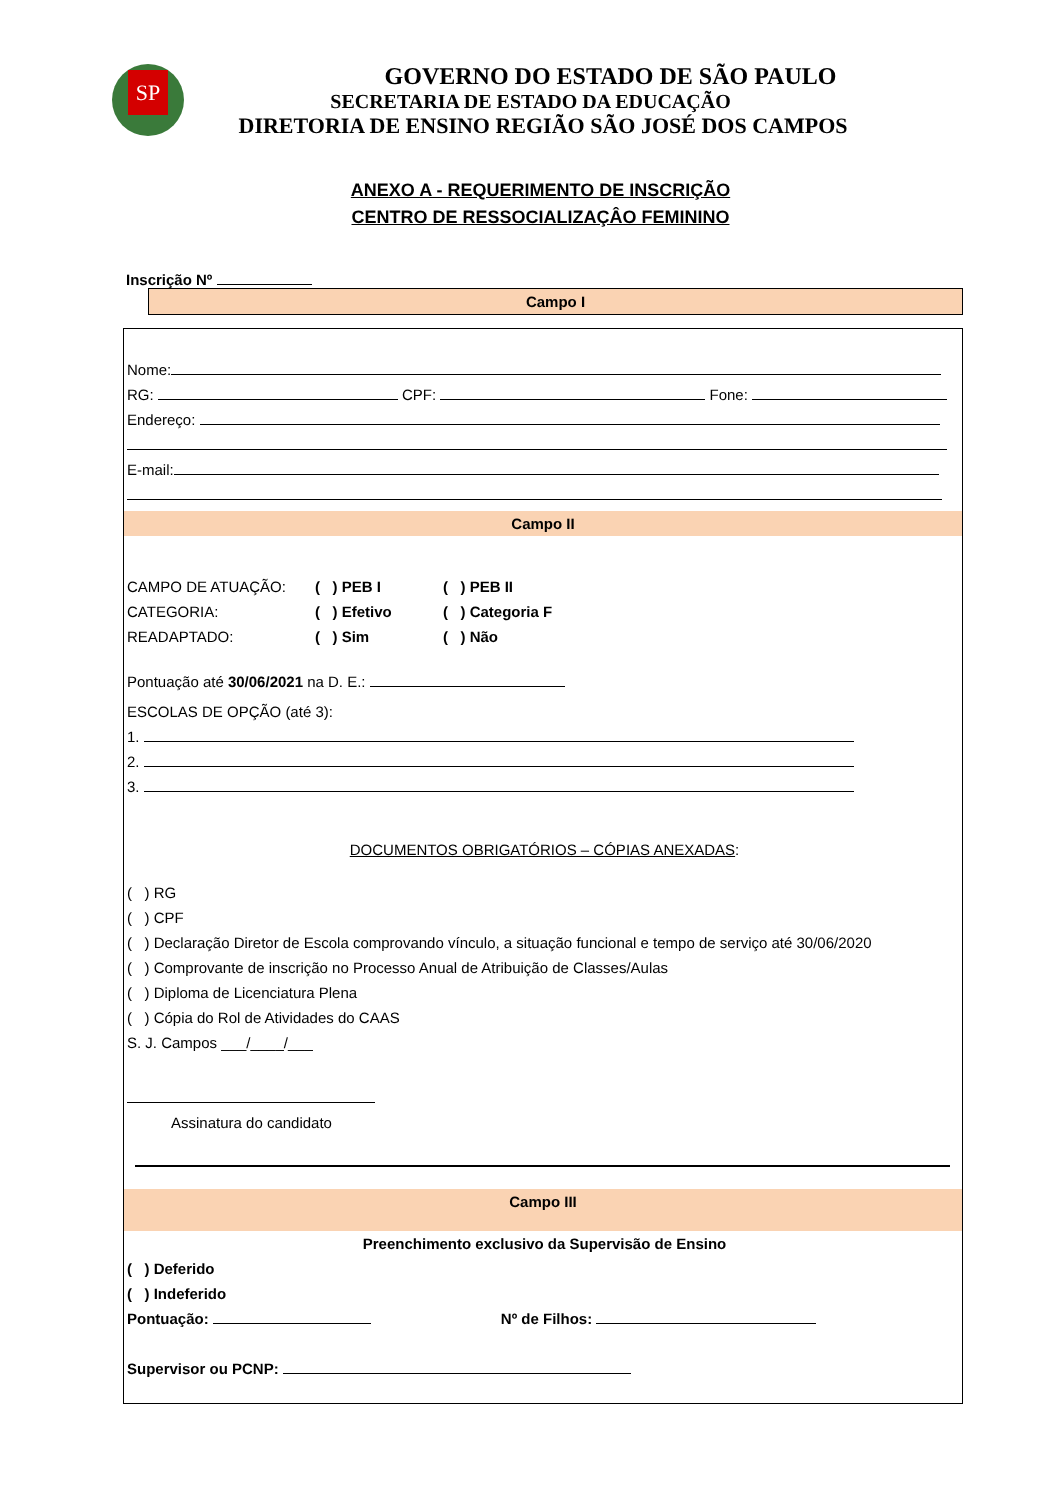SP
GOVERNO DO ESTADO DE SÃO PAULO
SECRETARIA DE ESTADO DA EDUCAÇÃO
DIRETORIA DE ENSINO REGIÃO SÃO JOSÉ DOS CAMPOS
ANEXO A - REQUERIMENTO DE INSCRIÇÃO
CENTRO DE RESSOCIALIZAÇÂO FEMININO
Inscrição Nº
Campo I
Nome:
RG: CPF: Fone:
Endereço:
E-mail:
Campo II
| CAMPO DE ATUAÇÃO: | ( ) PEB I | ( ) PEB II |
| CATEGORIA: | ( ) Efetivo | ( ) Categoria F |
| READAPTADO: | ( ) Sim | ( ) Não |
Pontuação até 30/06/2021 na D. E.:
ESCOLAS DE OPÇÃO (até 3):
1.
2.
3.
DOCUMENTOS OBRIGATÓRIOS – CÓPIAS ANEXADAS:
( ) RG
( ) CPF
( ) Declaração Diretor de Escola comprovando vínculo, a situação funcional e tempo de serviço até 30/06/2020
( ) Comprovante de inscrição no Processo Anual de Atribuição de Classes/Aulas
( ) Diploma de Licenciatura Plena
( ) Cópia do Rol de Atividades do CAAS
S. J. Campos ___/____/___
Assinatura do candidato
Campo III
Preenchimento exclusivo da Supervisão de Ensino
( ) Deferido
( ) Indeferido
Pontuação: Nº de Filhos:
Supervisor ou PCNP: